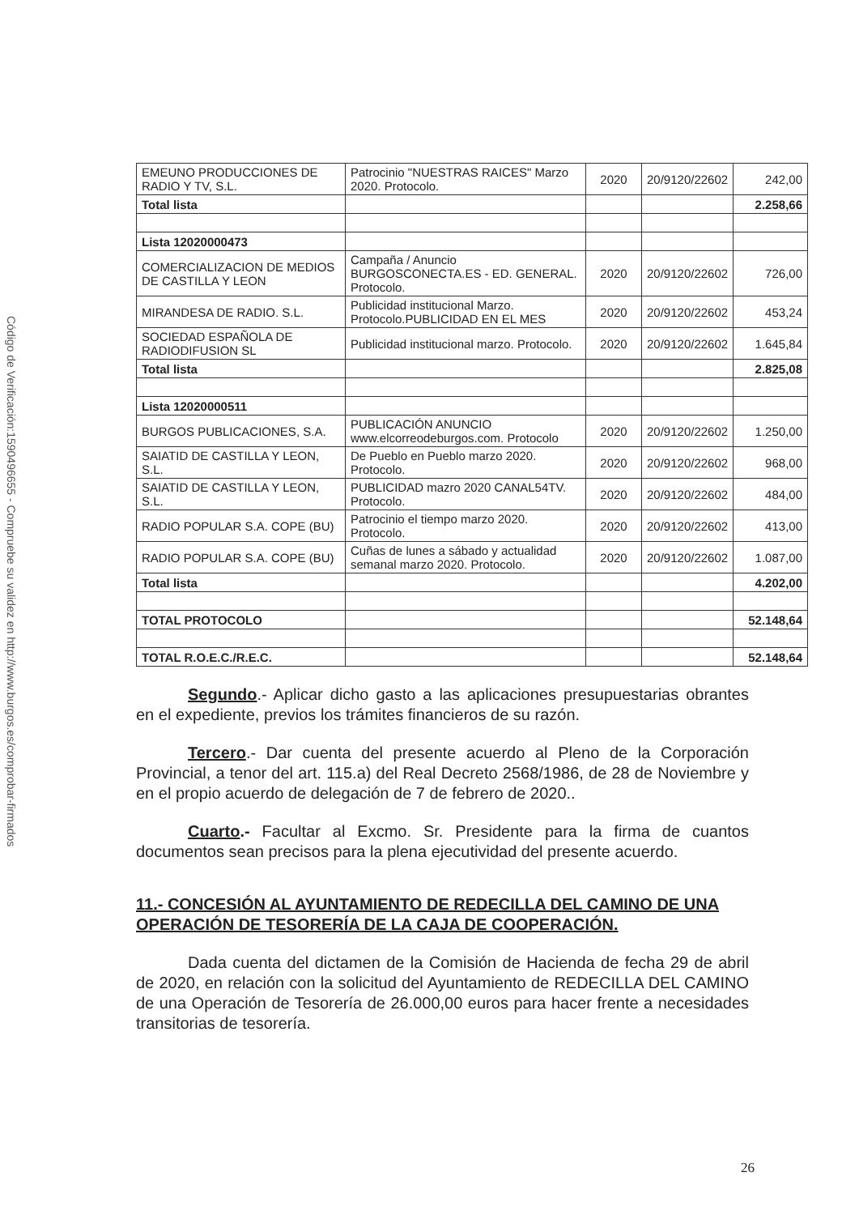Código de Verificación:1590496655 - Compruebe su validez en http://www.burgos.es/comprobar-firmados
| EMEUNO PRODUCCIONES DE RADIO Y TV, S.L. | Patrocinio "NUESTRAS RAICES" Marzo 2020. Protocolo. | 2020 | 20/9120/22602 | 242,00 |
| Total lista | | | | 2.258,66 |
| Lista 12020000473 | | | | |
| COMERCIALIZACION DE MEDIOS DE CASTILLA Y LEON | Campaña / Anuncio BURGOSCONECTA.ES - ED. GENERAL. Protocolo. | 2020 | 20/9120/22602 | 726,00 |
| MIRANDESA DE RADIO. S.L. | Publicidad institucional Marzo. Protocolo.PUBLICIDAD EN EL MES | 2020 | 20/9120/22602 | 453,24 |
| SOCIEDAD ESPAÑOLA DE RADIODIFUSION SL | Publicidad institucional marzo. Protocolo. | 2020 | 20/9120/22602 | 1.645,84 |
| Total lista | | | | 2.825,08 |
| Lista 12020000511 | | | | |
| BURGOS PUBLICACIONES, S.A. | PUBLICACIÓN ANUNCIO www.elcorreodeburgos.com. Protocolo | 2020 | 20/9120/22602 | 1.250,00 |
| SAIATID DE CASTILLA Y LEON, S.L. | De Pueblo en Pueblo marzo 2020. Protocolo. | 2020 | 20/9120/22602 | 968,00 |
| SAIATID DE CASTILLA Y LEON, S.L. | PUBLICIDAD mazro 2020 CANAL54TV. Protocolo. | 2020 | 20/9120/22602 | 484,00 |
| RADIO POPULAR S.A. COPE (BU) | Patrocinio el tiempo marzo 2020. Protocolo. | 2020 | 20/9120/22602 | 413,00 |
| RADIO POPULAR S.A. COPE (BU) | Cuñas de lunes a sábado y actualidad semanal marzo 2020. Protocolo. | 2020 | 20/9120/22602 | 1.087,00 |
| Total lista | | | | 4.202,00 |
| TOTAL PROTOCOLO | | | | 52.148,64 |
| TOTAL R.O.E.C./R.E.C. | | | | 52.148,64 |
Segundo.- Aplicar dicho gasto a las aplicaciones presupuestarias obrantes en el expediente, previos los trámites financieros de su razón.
Tercero.- Dar cuenta del presente acuerdo al Pleno de la Corporación Provincial, a tenor del art. 115.a) del Real Decreto 2568/1986, de 28 de Noviembre y en el propio acuerdo de delegación de 7 de febrero de 2020..
Cuarto.- Facultar al Excmo. Sr. Presidente para la firma de cuantos documentos sean precisos para la plena ejecutividad del presente acuerdo.
11.- CONCESIÓN AL AYUNTAMIENTO DE REDECILLA DEL CAMINO DE UNA OPERACIÓN DE TESORERÍA DE LA CAJA DE COOPERACIÓN.
Dada cuenta del dictamen de la Comisión de Hacienda de fecha 29 de abril de 2020, en relación con la solicitud del Ayuntamiento de REDECILLA DEL CAMINO de una Operación de Tesorería de 26.000,00 euros para hacer frente a necesidades transitorias de tesorería.
26